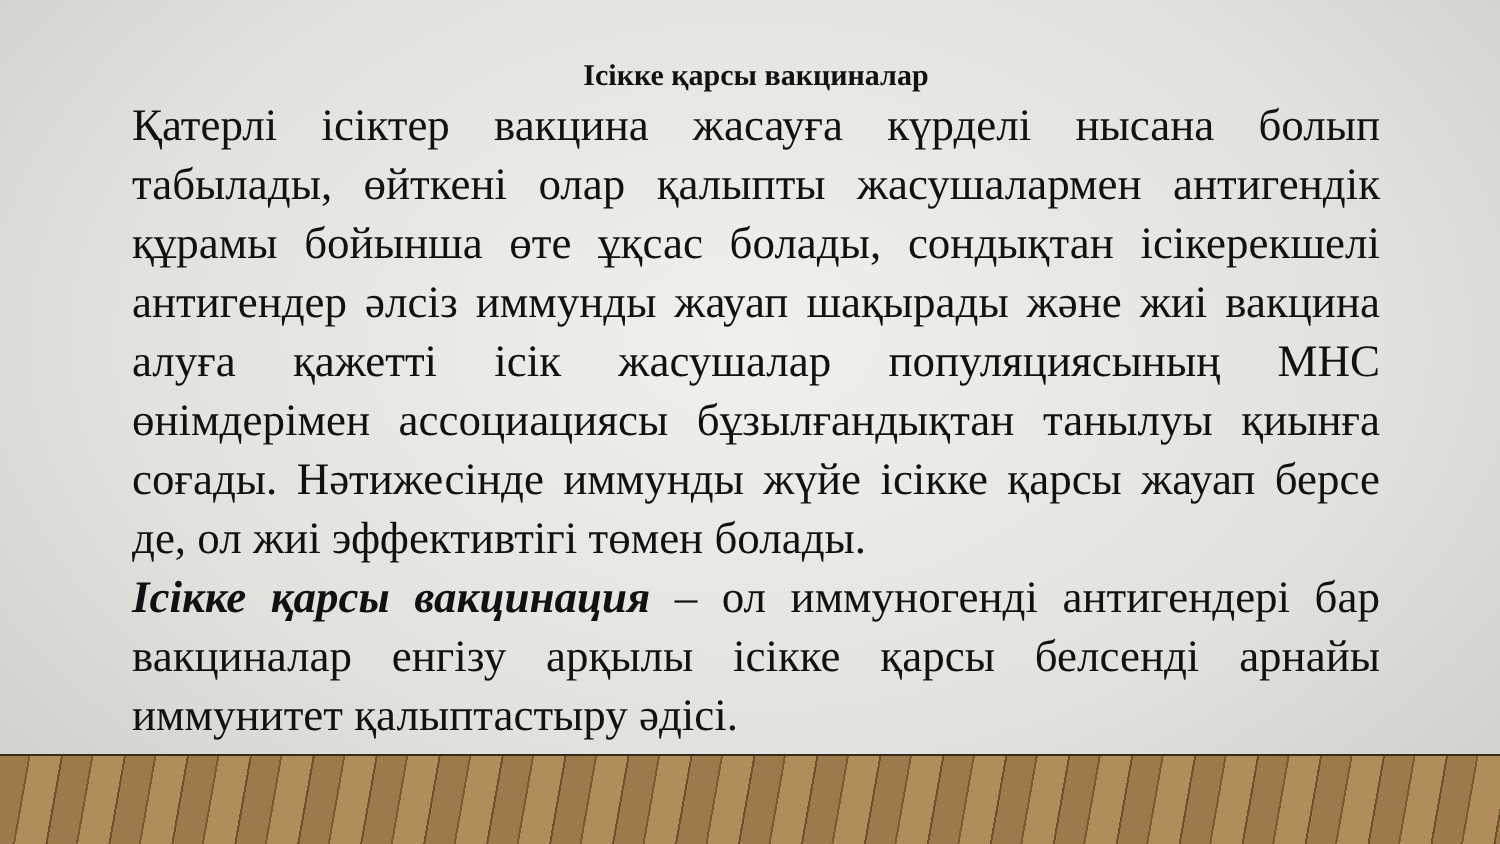Ісікке қарсы вакциналар
Қатерлі ісіктер вакцина жасауға күрделі нысана болып табылады, өйткені олар қалыпты жасушалармен антигендік құрамы бойынша өте ұқсас болады, сондықтан ісікерекшелі антигендер әлсіз иммунды жауап шақырады және жиі вакцина алуға қажетті ісік жасушалар популяциясының МНС өнімдерімен ассоциациясы бұзылғандықтан танылуы қиынға соғады. Нәтижесінде иммунды жүйе ісікке қарсы жауап берсе де, ол жиі эффективтігі төмен болады.
Ісікке қарсы вакцинация – ол иммуногенді антигендері бар вакциналар енгізу арқылы ісікке қарсы белсенді арнайы иммунитет қалыптастыру әдісі.